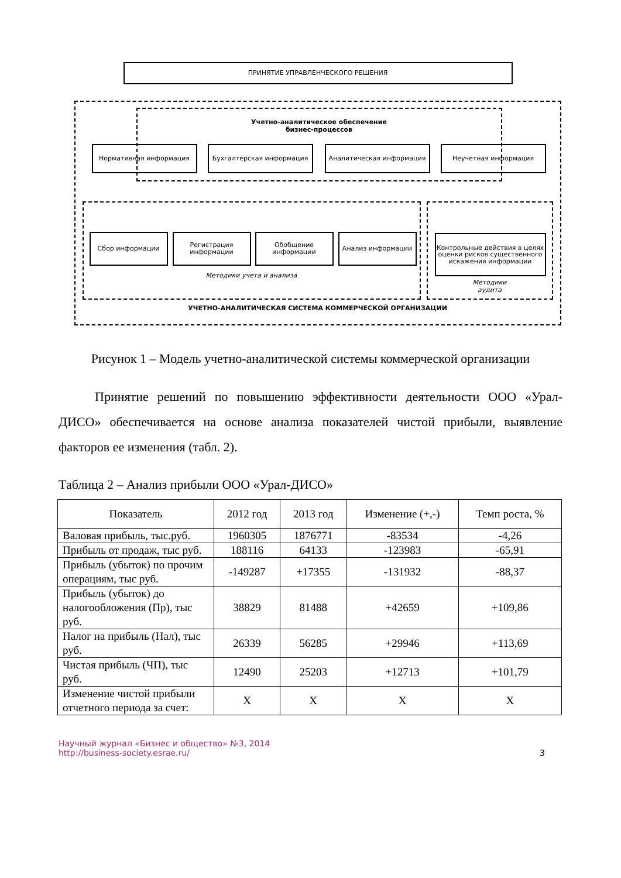ПРИНЯТИЕ УПРАВЛЕНЧЕСКОГО РЕШЕНИЯ
Учетно-аналитическое обеспечение
бизнес-процессов
Нормативная информация Бухгалтерская информация Аналитическая информация Неучетная информация
Сбор информации
Регистрация информации
Обобщение информации Анализ информации
Контрольные действия в целях оценки рисков существенного искажения информации
Методики учета и анализа
Методики
аудита
УЧЕТНО-АНАЛИТИЧЕСКАЯ СИСТЕМА КОММЕРЧЕСКОЙ ОРГАНИЗАЦИИ
Рисунок 1 – Модель учетно-аналитической системы коммерческой организации
Принятие решений по повышению эффективности деятельности ООО «Урал-ДИСО» обеспечивается на основе анализа показателей чистой прибыли, выявление факторов ее изменения (табл. 2).
Таблица 2 – Анализ прибыли ООО «Урал-ДИСО»
| Показатель | 2012 год | 2013 год | Изменение (+,-) | Темп роста, % |
| --- | --- | --- | --- | --- |
| Валовая прибыль, тыс.руб. | 1960305 | 1876771 | -83534 | -4,26 |
| Прибыль от продаж, тыс руб. | 188116 | 64133 | -123983 | -65,91 |
| Прибыль (убыток) по прочим операциям, тыс руб. | -149287 | +17355 | -131932 | -88,37 |
| Прибыль (убыток) до налогообложения (Пр), тыс руб. | 38829 | 81488 | +42659 | +109,86 |
| Налог на прибыль (Нал), тыс руб. | 26339 | 56285 | +29946 | +113,69 |
| Чистая прибыль (ЧП), тыс руб. | 12490 | 25203 | +12713 | +101,79 |
| Изменение чистой прибыли отчетного периода за счет: | Х | Х | Х | Х |
Научный журнал «Бизнес и общество» №3, 2014
http://business-society.esrae.ru/
3